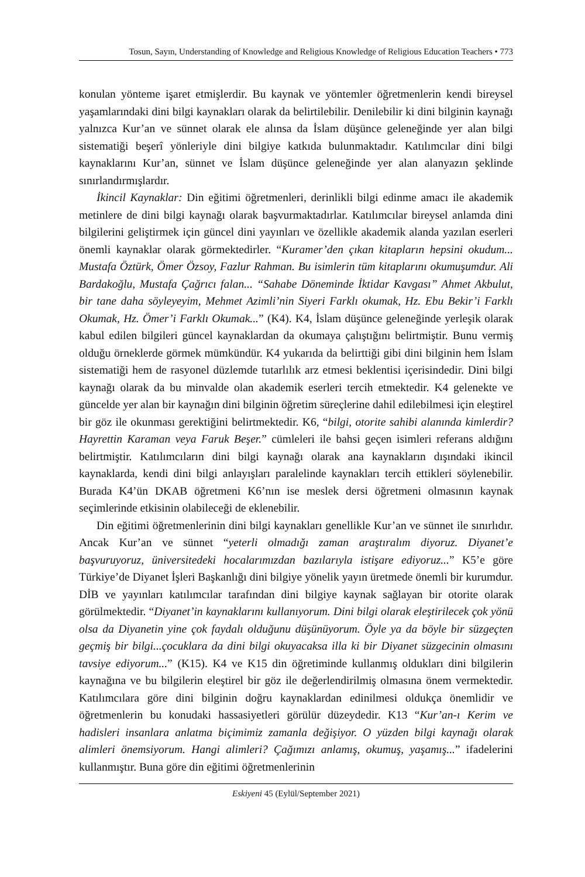Tosun, Sayın, Understanding of Knowledge and Religious Knowledge of Religious Education Teachers • 773
konulan yönteme işaret etmişlerdir. Bu kaynak ve yöntemler öğretmenlerin kendi bireysel yaşamlarındaki dini bilgi kaynakları olarak da belirtilebilir. Denilebilir ki dini bilginin kaynağı yalnızca Kur’an ve sünnet olarak ele alınsa da İslam düşünce geleneğinde yer alan bilgi sistematiği beşerî yönleriyle dini bilgiye katkıda bulunmaktadır. Katılımcılar dini bilgi kaynaklarını Kur’an, sünnet ve İslam düşünce geleneğinde yer alan alanyazın şeklinde sınırlandırmışlardır.
İkincil Kaynaklar: Din eğitimi öğretmenleri, derinlikli bilgi edinme amacı ile akademik metinlere de dini bilgi kaynağı olarak başvurmaktadırlar. Katılımcılar bireysel anlamda dini bilgilerini geliştirmek için güncel dini yayınları ve özellikle akademik alanda yazılan eserleri önemli kaynaklar olarak görmektedirler. “Kuramer’den çıkan kitapların hepsini okudum... Mustafa Öztürk, Ömer Özsoy, Fazlur Rahman. Bu isimlerin tüm kitaplarını okumuşumdur. Ali Bardakoğlu, Mustafa Çağrıcı falan... “Sahabe Döneminde İktidar Kavgası” Ahmet Akbulut, bir tane daha söyleyeyim, Mehmet Azimli’nin Siyeri Farklı okumak, Hz. Ebu Bekir’i Farklı Okumak, Hz. Ömer’i Farklı Okumak...” (K4). K4, İslam düşünce geleneğinde yerleşik olarak kabul edilen bilgileri güncel kaynaklardan da okumaya çalıştığını belirtmiştir. Bunu vermiş olduğu örneklerde görmek mümkündür. K4 yukarıda da belirttiği gibi dini bilginin hem İslam sistematiği hem de rasyonel düzlemde tutarlılık arz etmesi beklentisi içerisindedir. Dini bilgi kaynağı olarak da bu minvalde olan akademik eserleri tercih etmektedir. K4 gelenekte ve güncelde yer alan bir kaynağın dini bilginin öğretim süreçlerine dahil edilebilmesi için eleştirel bir göz ile okunması gerektiğini belirtmektedir. K6, “bilgi, otorite sahibi alanında kimlerdir? Hayrettin Karaman veya Faruk Beşer.” cümleleri ile bahsi geçen isimleri referans aldığını belirtmiştir. Katılımcıların dini bilgi kaynağı olarak ana kaynakların dışındaki ikincil kaynaklarda, kendi dini bilgi anlayışları paralelinde kaynakları tercih ettikleri söylenebilir. Burada K4’ün DKAB öğretmeni K6’nın ise meslek dersi öğretmeni olmasının kaynak seçimlerinde etkisinin olabileceği de eklenebilir.
Din eğitimi öğretmenlerinin dini bilgi kaynakları genellikle Kur’an ve sünnet ile sınırlıdır. Ancak Kur’an ve sünnet “yeterli olmadığı zaman araştıralım diyoruz. Diyanet’e başvuruyoruz, üniversitedeki hocalarımızdan bazılarıyla istişare ediyoruz...” K5’e göre Türkiye’de Diyanet İşleri Başkanlığı dini bilgiye yönelik yayın üretmede önemli bir kurumdur. DİB ve yayınları katılımcılar tarafından dini bilgiye kaynak sağlayan bir otorite olarak görülmektedir. “Diyanet’in kaynaklarını kullanıyorum. Dini bilgi olarak eleştirilecek çok yönü olsa da Diyanetin yine çok faydalı olduğunu düşünüyorum. Öyle ya da böyle bir süzgeçten geçmiş bir bilgi...çocuklara da dini bilgi okuyacaksa illa ki bir Diyanet süzgecinin olmasını tavsiye ediyorum...” (K15). K4 ve K15 din öğretiminde kullanmış oldukları dini bilgilerin kaynağına ve bu bilgilerin eleştirel bir göz ile değerlendirilmiş olmasına önem vermektedir. Katılımcılara göre dini bilginin doğru kaynaklardan edinilmesi oldukça önemlidir ve öğretmenlerin bu konudaki hassasiyetleri görülür düzeydedir. K13 “Kur’an-ı Kerim ve hadisleri insanlara anlatma biçimimiz zamanla değişiyor. O yüzden bilgi kaynağı olarak alimleri önemsiyorum. Hangi alimleri? Çağımızı anlamış, okumuş, yaşamış...” ifadelerini kullanmıştır. Buna göre din eğitimi öğretmenlerinin
Eskiyeni 45 (Eylül/September 2021)